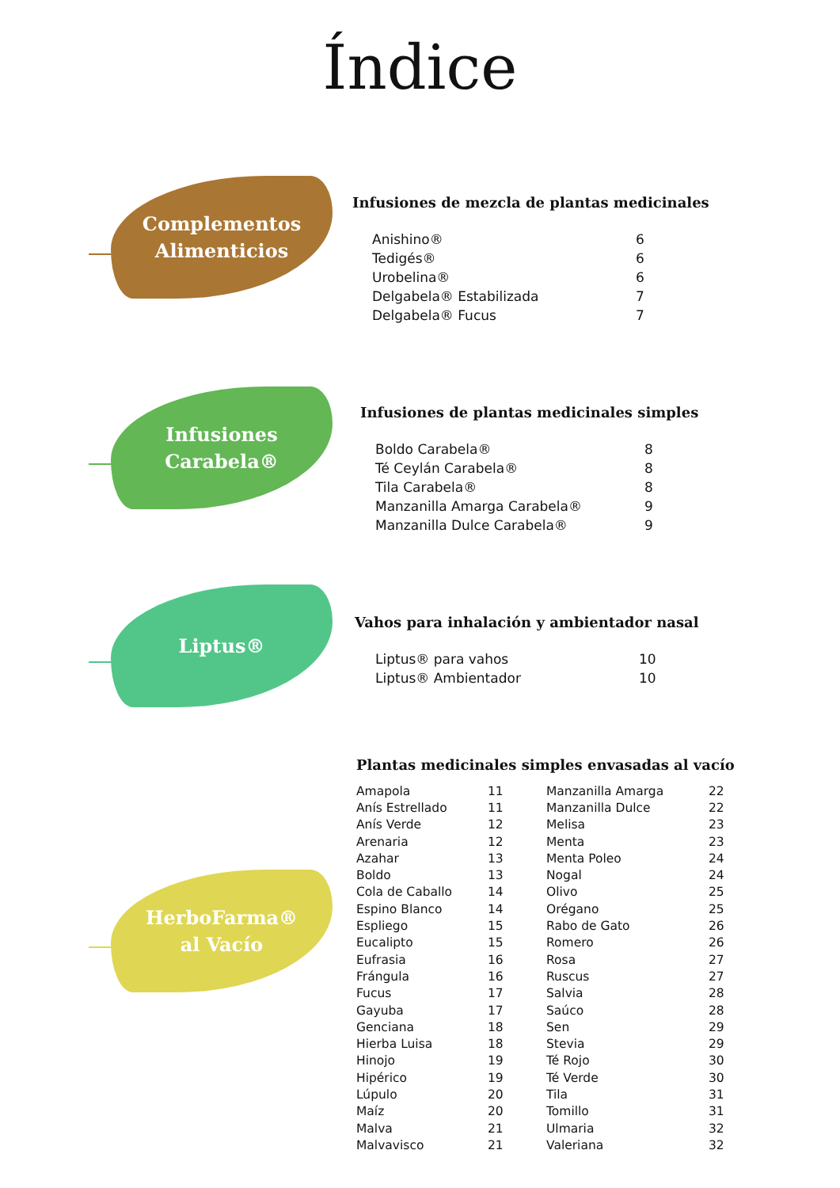Índice
Complementos
Alimenticios
Infusiones de mezcla de plantas medicinales
| Anishino® | 6 |
| Tedigés® | 6 |
| Urobelina® | 6 |
| Delgabela® Estabilizada | 7 |
| Delgabela® Fucus | 7 |
Infusiones
Carabela®
Infusiones de plantas medicinales simples
| Boldo Carabela® | 8 |
| Té Ceylán Carabela® | 8 |
| Tila Carabela® | 8 |
| Manzanilla Amarga Carabela® | 9 |
| Manzanilla Dulce Carabela® | 9 |
Liptus®
Vahos para inhalación y ambientador nasal
| Liptus® para vahos | 10 |
| Liptus® Ambientador | 10 |
HerboFarma®
al Vacío
Plantas medicinales simples envasadas al vacío
| Amapola | 11 | Manzanilla Amarga | 22 |
| Anís Estrellado | 11 | Manzanilla Dulce | 22 |
| Anís Verde | 12 | Melisa | 23 |
| Arenaria | 12 | Menta | 23 |
| Azahar | 13 | Menta Poleo | 24 |
| Boldo | 13 | Nogal | 24 |
| Cola de Caballo | 14 | Olivo | 25 |
| Espino Blanco | 14 | Orégano | 25 |
| Espliego | 15 | Rabo de Gato | 26 |
| Eucalipto | 15 | Romero | 26 |
| Eufrasia | 16 | Rosa | 27 |
| Frángula | 16 | Ruscus | 27 |
| Fucus | 17 | Salvia | 28 |
| Gayuba | 17 | Saúco | 28 |
| Genciana | 18 | Sen | 29 |
| Hierba Luisa | 18 | Stevia | 29 |
| Hinojo | 19 | Té Rojo | 30 |
| Hipérico | 19 | Té Verde | 30 |
| Lúpulo | 20 | Tila | 31 |
| Maíz | 20 | Tomillo | 31 |
| Malva | 21 | Ulmaria | 32 |
| Malvavisco | 21 | Valeriana | 32 |